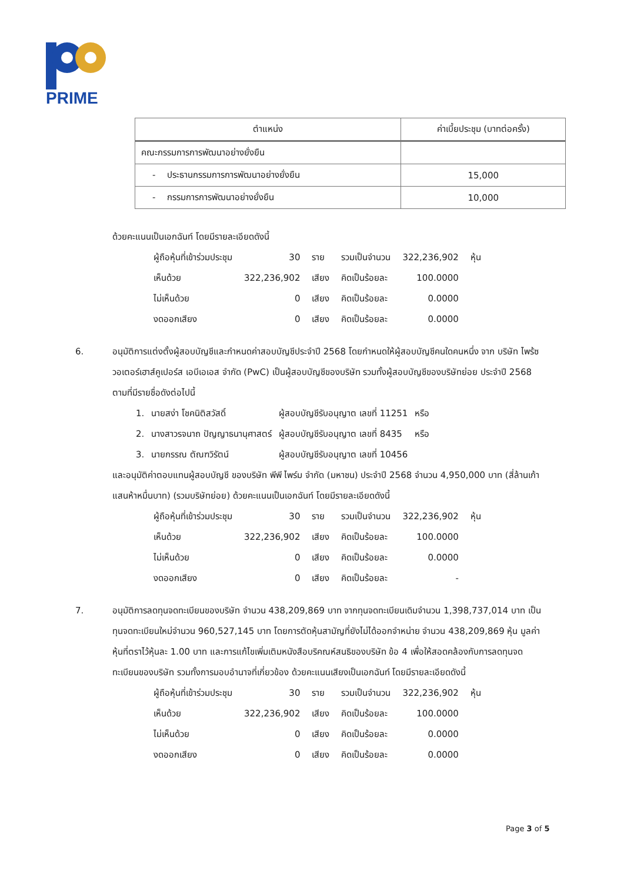PRIME
| ตำแหน่ง | ค่าเบี้ยประชุม (บาทต่อครั้ง) |
| --- | --- |
| คณะกรรมการการพัฒนาอย่างยั่งยืน | |
| - ประธานกรรมการการพัฒนาอย่างยั่งยืน | 15,000 |
| - กรรมการการพัฒนาอย่างยั่งยืน | 10,000 |
ด้วยคะแนนเป็นเอกฉันท์ โดยมีรายละเอียดดังนี้
| ผู้ถือหุ้นที่เข้าร่วมประชุม | 30 | ราย | รวมเป็นจำนวน | 322,236,902 | หุ้น |
| เห็นด้วย | 322,236,902 | เสียง | คิดเป็นร้อยละ | 100.0000 | |
| ไม่เห็นด้วย | 0 | เสียง | คิดเป็นร้อยละ | 0.0000 | |
| งดออกเสียง | 0 | เสียง | คิดเป็นร้อยละ | 0.0000 | |
6. อนุมัติการแต่งตั้งผู้สอบบัญชีและกำหนดค่าสอบบัญชีประจำปี 2568 โดยกำหนดให้ผู้สอบบัญชีคนใดคนหนึ่ง จาก บริษัท ไพร้ซวอเตอร์เฮาส์คูเปอร์ส เอบีเอเอส จำกัด (PwC) เป็นผู้สอบบัญชีของบริษัท รวมทั้งผู้สอบบัญชีของบริษัทย่อย ประจำปี 2568 ตามที่มีรายชื่อดังต่อไปนี้
| 1. | นายสง่า โชคนิติสวัสดิ์ | ผู้สอบบัญชีรับอนุญาต เลขที่ 11251 | หรือ |
| 2. | นางสาวรจนาถ ปัญญาธนานุศาสตร์ | ผู้สอบบัญชีรับอนุญาต เลขที่ 8435 | หรือ |
| 3. | นายกรรณ ตัณฑวิรัตน์ | ผู้สอบบัญชีรับอนุญาต เลขที่ 10456 | |
และอนุมัติค่าตอบแทนผู้สอบบัญชี ของบริษัท พีพี ไพร์ม จำกัด (มหาชน) ประจำปี 2568 จำนวน 4,950,000 บาท (สี่ล้านเก้าแสนห้าหมื่นบาท) (รวมบริษัทย่อย) ด้วยคะแนนเป็นเอกฉันท์ โดยมีรายละเอียดดังนี้
| ผู้ถือหุ้นที่เข้าร่วมประชุม | 30 | ราย | รวมเป็นจำนวน | 322,236,902 | หุ้น |
| เห็นด้วย | 322,236,902 | เสียง | คิดเป็นร้อยละ | 100.0000 | |
| ไม่เห็นด้วย | 0 | เสียง | คิดเป็นร้อยละ | 0.0000 | |
| งดออกเสียง | 0 | เสียง | คิดเป็นร้อยละ | - | |
7. อนุมัติการลดทุนจดทะเบียนของบริษัท จำนวน 438,209,869 บาท จากทุนจดทะเบียนเดิมจำนวน 1,398,737,014 บาท เป็นทุนจดทะเบียนใหม่จำนวน 960,527,145 บาท โดยการตัดหุ้นสามัญที่ยังไม่ได้ออกจำหน่าย จำนวน 438,209,869 หุ้น มูลค่าหุ้นที่ตราไว้หุ้นละ 1.00 บาท และการแก้ไขเพิ่มเติมหนังสือบริคณห์สนธิของบริษัท ข้อ 4 เพื่อให้สอดคล้องกับการลดทุนจดทะเบียนของบริษัท รวมทั้งการมอบอำนาจที่เกี่ยวข้อง ด้วยคะแนนเสียงเป็นเอกฉันท์ โดยมีรายละเอียดดังนี้
| ผู้ถือหุ้นที่เข้าร่วมประชุม | 30 | ราย | รวมเป็นจำนวน | 322,236,902 | หุ้น |
| เห็นด้วย | 322,236,902 | เสียง | คิดเป็นร้อยละ | 100.0000 | |
| ไม่เห็นด้วย | 0 | เสียง | คิดเป็นร้อยละ | 0.0000 | |
| งดออกเสียง | 0 | เสียง | คิดเป็นร้อยละ | 0.0000 | |
Page 3 of 5